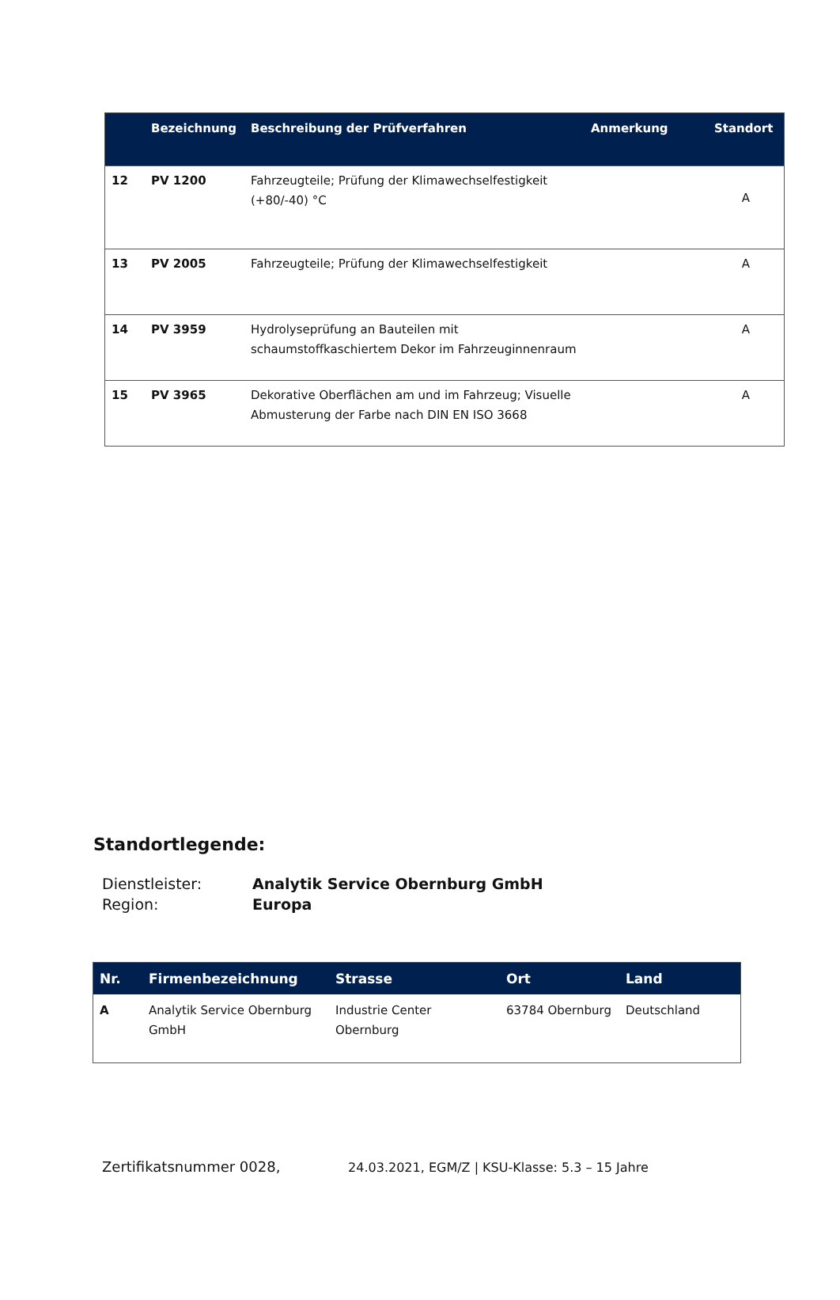| | Bezeichnung | Beschreibung der Prüfverfahren | Anmerkung | Standort |
| --- | --- | --- | --- | --- |
| 12 | PV 1200 | Fahrzeugteile; Prüfung der Klimawechselfestigkeit (+80/-40) °C | | A |
| 13 | PV 2005 | Fahrzeugteile; Prüfung der Klimawechselfestigkeit | | A |
| 14 | PV 3959 | Hydrolyseprüfung an Bauteilen mit schaumstoffkaschiertem Dekor im Fahrzeuginnenraum | | A |
| 15 | PV 3965 | Dekorative Oberflächen am und im Fahrzeug; Visuelle Abmusterung der Farbe nach DIN EN ISO 3668 | | A |
Standortlegende:
Dienstleister: Analytik Service Obernburg GmbH
Region: Europa
| Nr. | Firmenbezeichnung | Strasse | Ort | Land |
| --- | --- | --- | --- | --- |
| A | Analytik Service Obernburg GmbH | Industrie Center Obernburg | 63784 Obernburg | Deutschland |
Zertifikatsnummer 0028, 24.03.2021, EGM/Z | KSU-Klasse: 5.3 – 15 Jahre